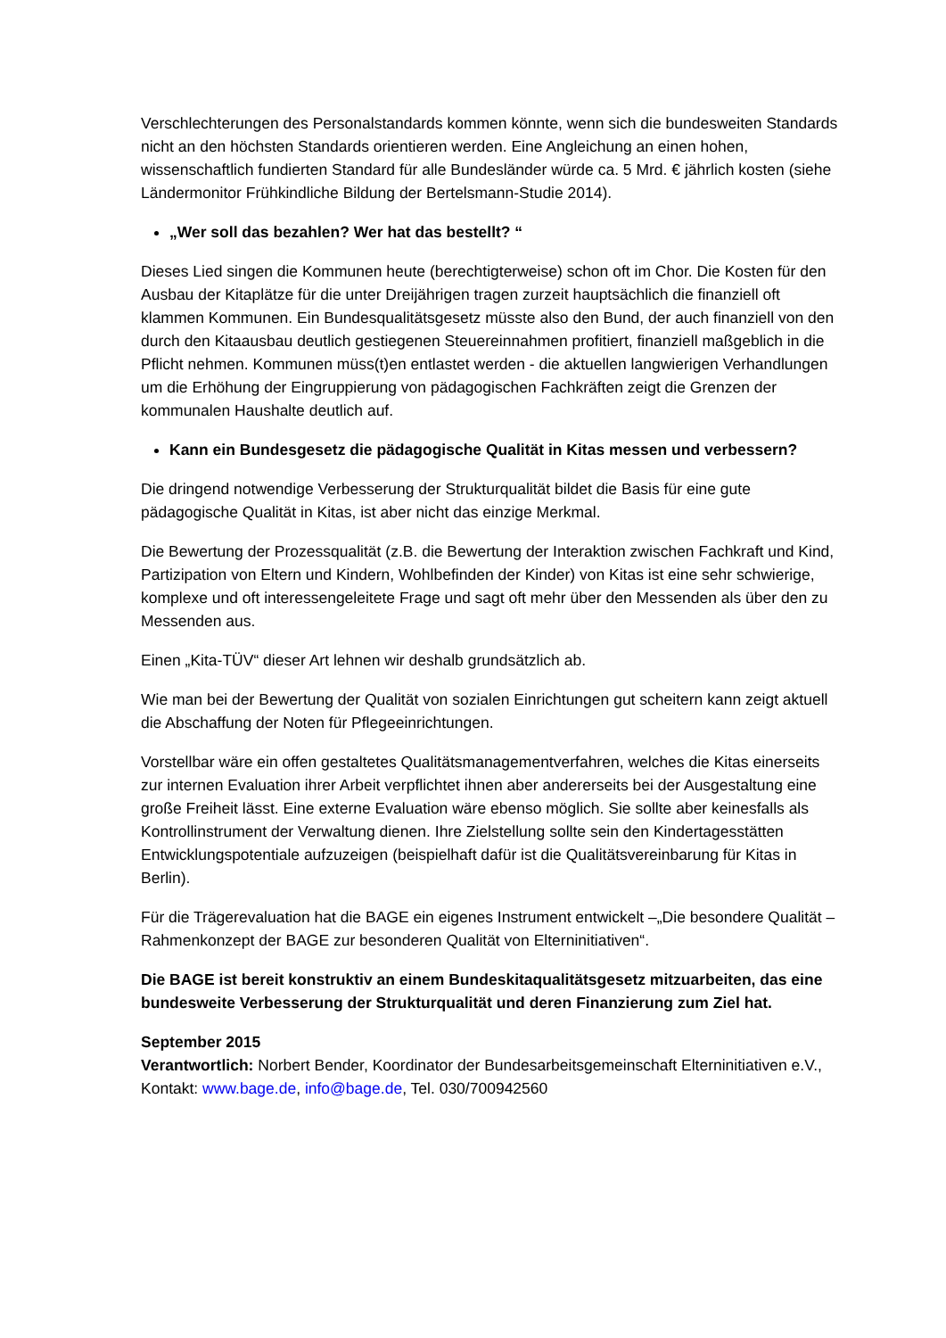Verschlechterungen des Personalstandards kommen könnte, wenn sich die bundesweiten Standards nicht an den höchsten Standards orientieren werden. Eine Angleichung an einen hohen, wissenschaftlich fundierten Standard für alle Bundesländer würde ca. 5 Mrd. € jährlich kosten (siehe Ländermonitor Frühkindliche Bildung der Bertelsmann-Studie 2014).
„Wer soll das bezahlen? Wer hat das bestellt? “
Dieses Lied singen die Kommunen heute (berechtigterweise) schon oft im Chor. Die Kosten für den Ausbau der Kitaplätze für die unter Dreijährigen tragen zurzeit hauptsächlich die finanziell oft klammen Kommunen. Ein Bundesqualitätsgesetz müsste also den Bund, der auch finanziell von den durch den Kitaausbau deutlich gestiegenen Steuereinnahmen profitiert, finanziell maßgeblich in die Pflicht nehmen. Kommunen müss(t)en entlastet werden - die aktuellen langwierigen Verhandlungen um die Erhöhung der Eingruppierung von pädagogischen Fachkräften zeigt die Grenzen der kommunalen Haushalte deutlich auf.
Kann ein Bundesgesetz die pädagogische Qualität in Kitas messen und verbessern?
Die dringend notwendige Verbesserung der Strukturqualität bildet die Basis für eine gute pädagogische Qualität in Kitas, ist aber nicht das einzige Merkmal.
Die Bewertung der Prozessqualität (z.B. die Bewertung der Interaktion zwischen Fachkraft und Kind, Partizipation von Eltern und Kindern, Wohlbefinden der Kinder) von Kitas ist eine sehr schwierige, komplexe und oft interessengeleitete Frage und sagt oft mehr über den Messenden als über den zu Messenden aus.
Einen „Kita-TÜV“ dieser Art lehnen wir deshalb grundsätzlich ab.
Wie man bei der Bewertung der Qualität von sozialen Einrichtungen gut scheitern kann zeigt aktuell die Abschaffung der Noten für Pflegeeinrichtungen.
Vorstellbar wäre ein offen gestaltetes Qualitätsmanagementverfahren, welches die Kitas einerseits zur internen Evaluation ihrer Arbeit verpflichtet ihnen aber andererseits bei der Ausgestaltung eine große Freiheit lässt. Eine externe Evaluation wäre ebenso möglich. Sie sollte aber keinesfalls als Kontrollinstrument der Verwaltung dienen. Ihre Zielstellung sollte sein den Kindertagesstätten Entwicklungspotentiale aufzuzeigen (beispielhaft dafür ist die Qualitätsvereinbarung für Kitas in Berlin).
Für die Trägerevaluation hat die BAGE ein eigenes Instrument entwickelt –„Die besondere Qualität – Rahmenkonzept der BAGE zur besonderen Qualität von Elterninitiativen“.
Die BAGE ist bereit konstruktiv an einem Bundeskitaqualitätsgesetz mitzuarbeiten, das eine bundesweite Verbesserung der Strukturqualität und deren Finanzierung zum Ziel hat.
September 2015
Verantwortlich: Norbert Bender, Koordinator der Bundesarbeitsgemeinschaft Elterninitiativen e.V., Kontakt: www.bage.de, info@bage.de, Tel. 030/700942560